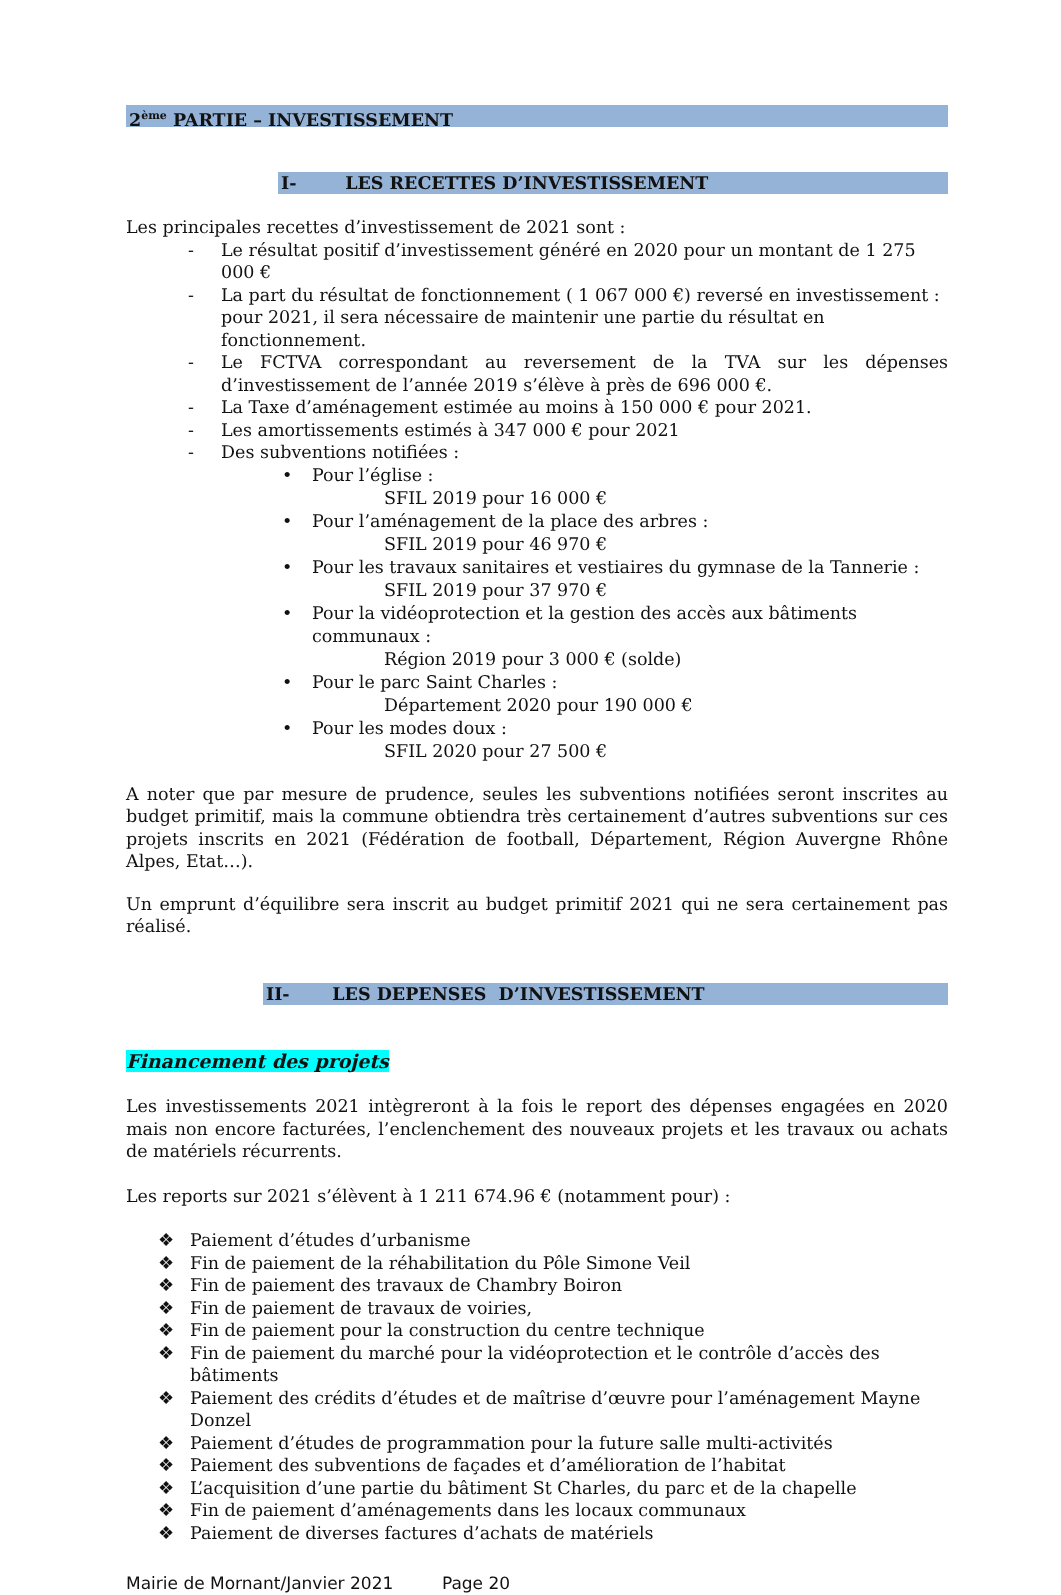2<sup>ème</sup> PARTIE – INVESTISSEMENT
I- LES RECETTES D’INVESTISSEMENT
Les principales recettes d’investissement de 2021 sont :
- Le résultat positif d’investissement généré en 2020 pour un montant de 1 275 000 €
- La part du résultat de fonctionnement ( 1 067 000 €) reversé en investissement : pour 2021, il sera nécessaire de maintenir une partie du résultat en fonctionnement.
- Le FCTVA correspondant au reversement de la TVA sur les dépenses d’investissement de l’année 2019 s’élève à près de 696 000 €.
- La Taxe d’aménagement estimée au moins à 150 000 € pour 2021.
- Les amortissements estimés à 347 000 € pour 2021
- Des subventions notifiées :
• Pour l’église :
SFIL 2019 pour 16 000 €
• Pour l’aménagement de la place des arbres :
SFIL 2019 pour 46 970 €
• Pour les travaux sanitaires et vestiaires du gymnase de la Tannerie :
SFIL 2019 pour 37 970 €
• Pour la vidéoprotection et la gestion des accès aux bâtiments communaux :
Région 2019 pour 3 000 € (solde)
• Pour le parc Saint Charles :
Département 2020 pour 190 000 €
• Pour les modes doux :
SFIL 2020 pour 27 500 €
A noter que par mesure de prudence, seules les subventions notifiées seront inscrites au budget primitif, mais la commune obtiendra très certainement d’autres subventions sur ces projets inscrits en 2021 (Fédération de football, Département, Région Auvergne Rhône Alpes, Etat…).
Un emprunt d’équilibre sera inscrit au budget primitif 2021 qui ne sera certainement pas réalisé.
II- LES DEPENSES D’INVESTISSEMENT
Financement des projets
Les investissements 2021 intègreront à la fois le report des dépenses engagées en 2020 mais non encore facturées, l’enclenchement des nouveaux projets et les travaux ou achats de matériels récurrents.
Les reports sur 2021 s’élèvent à 1 211 674.96 € (notamment pour) :
❖ Paiement d’études d’urbanisme
❖ Fin de paiement de la réhabilitation du Pôle Simone Veil
❖ Fin de paiement des travaux de Chambry Boiron
❖ Fin de paiement de travaux de voiries,
❖ Fin de paiement pour la construction du centre technique
❖ Fin de paiement du marché pour la vidéoprotection et le contrôle d’accès des bâtiments
❖ Paiement des crédits d’études et de maîtrise d’œuvre pour l’aménagement Mayne Donzel
❖ Paiement d’études de programmation pour la future salle multi-activités
❖ Paiement des subventions de façades et d’amélioration de l’habitat
❖ L’acquisition d’une partie du bâtiment St Charles, du parc et de la chapelle
❖ Fin de paiement d’aménagements dans les locaux communaux
❖ Paiement de diverses factures d’achats de matériels
Mairie de Mornant/Janvier 2021 Page 20